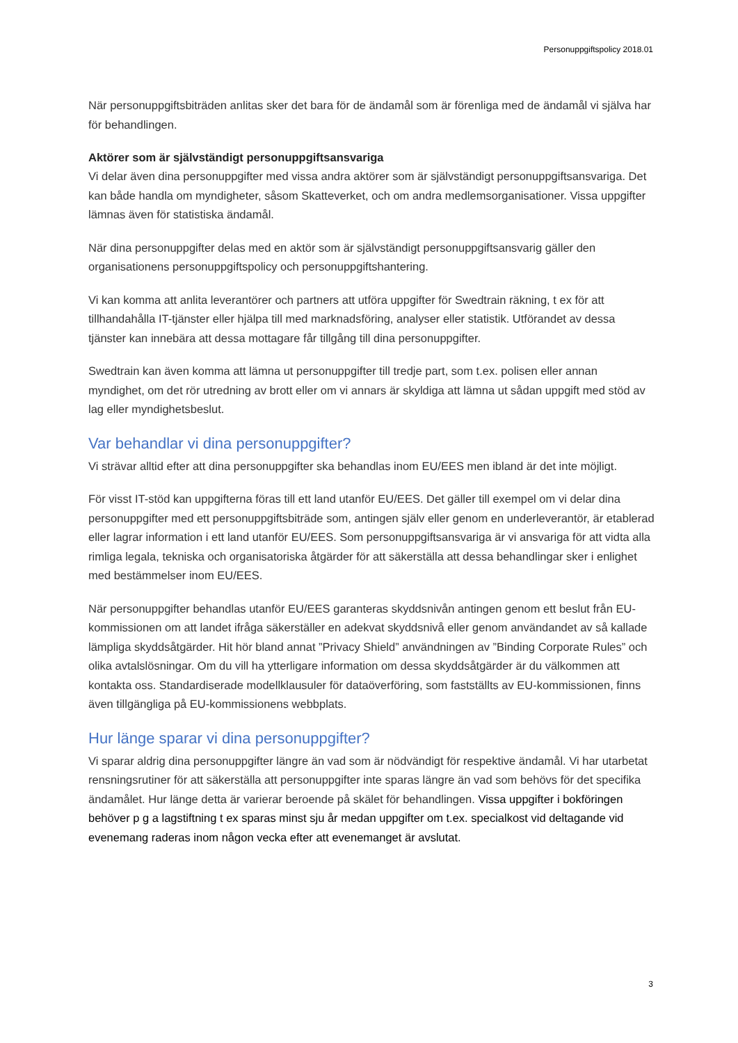Personuppgiftspolicy 2018.01
När personuppgiftsbiträden anlitas sker det bara för de ändamål som är förenliga med de ändamål vi själva har för behandlingen.
Aktörer som är självständigt personuppgiftsansvariga
Vi delar även dina personuppgifter med vissa andra aktörer som är självständigt personuppgiftsansvariga. Det kan både handla om myndigheter, såsom Skatteverket, och om andra medlemsorganisationer. Vissa uppgifter lämnas även för statistiska ändamål.
När dina personuppgifter delas med en aktör som är självständigt personuppgiftsansvarig gäller den organisationens personuppgiftspolicy och personuppgiftshantering.
Vi kan komma att anlita leverantörer och partners att utföra uppgifter för Swedtrain räkning, t ex för att tillhandahålla IT-tjänster eller hjälpa till med marknadsföring, analyser eller statistik. Utförandet av dessa tjänster kan innebära att dessa mottagare får tillgång till dina personuppgifter.
Swedtrain kan även komma att lämna ut personuppgifter till tredje part, som t.ex. polisen eller annan myndighet, om det rör utredning av brott eller om vi annars är skyldiga att lämna ut sådan uppgift med stöd av lag eller myndighetsbeslut.
Var behandlar vi dina personuppgifter?
Vi strävar alltid efter att dina personuppgifter ska behandlas inom EU/EES men ibland är det inte möjligt.
För visst IT-stöd kan uppgifterna föras till ett land utanför EU/EES. Det gäller till exempel om vi delar dina personuppgifter med ett personuppgiftsbiträde som, antingen själv eller genom en underleverantör, är etablerad eller lagrar information i ett land utanför EU/EES. Som personuppgiftsansvariga är vi ansvariga för att vidta alla rimliga legala, tekniska och organisatoriska åtgärder för att säkerställa att dessa behandlingar sker i enlighet med bestämmelser inom EU/EES.
När personuppgifter behandlas utanför EU/EES garanteras skyddsnivån antingen genom ett beslut från EU-kommissionen om att landet ifråga säkerställer en adekvat skyddsnivå eller genom användandet av så kallade lämpliga skyddsåtgärder. Hit hör bland annat ”Privacy Shield” användningen av ”Binding Corporate Rules” och olika avtalslösningar. Om du vill ha ytterligare information om dessa skyddsåtgärder är du välkommen att kontakta oss. Standardiserade modellklausuler för dataöverföring, som fastställts av EU-kommissionen, finns även tillgängliga på EU-kommissionens webbplats.
Hur länge sparar vi dina personuppgifter?
Vi sparar aldrig dina personuppgifter längre än vad som är nödvändigt för respektive ändamål. Vi har utarbetat rensningsrutiner för att säkerställa att personuppgifter inte sparas längre än vad som behövs för det specifika ändamålet. Hur länge detta är varierar beroende på skälet för behandlingen. Vissa uppgifter i bokföringen behöver p g a lagstiftning t ex sparas minst sju år medan uppgifter om t.ex. specialkost vid deltagande vid evenemang raderas inom någon vecka efter att evenemanget är avslutat.
3